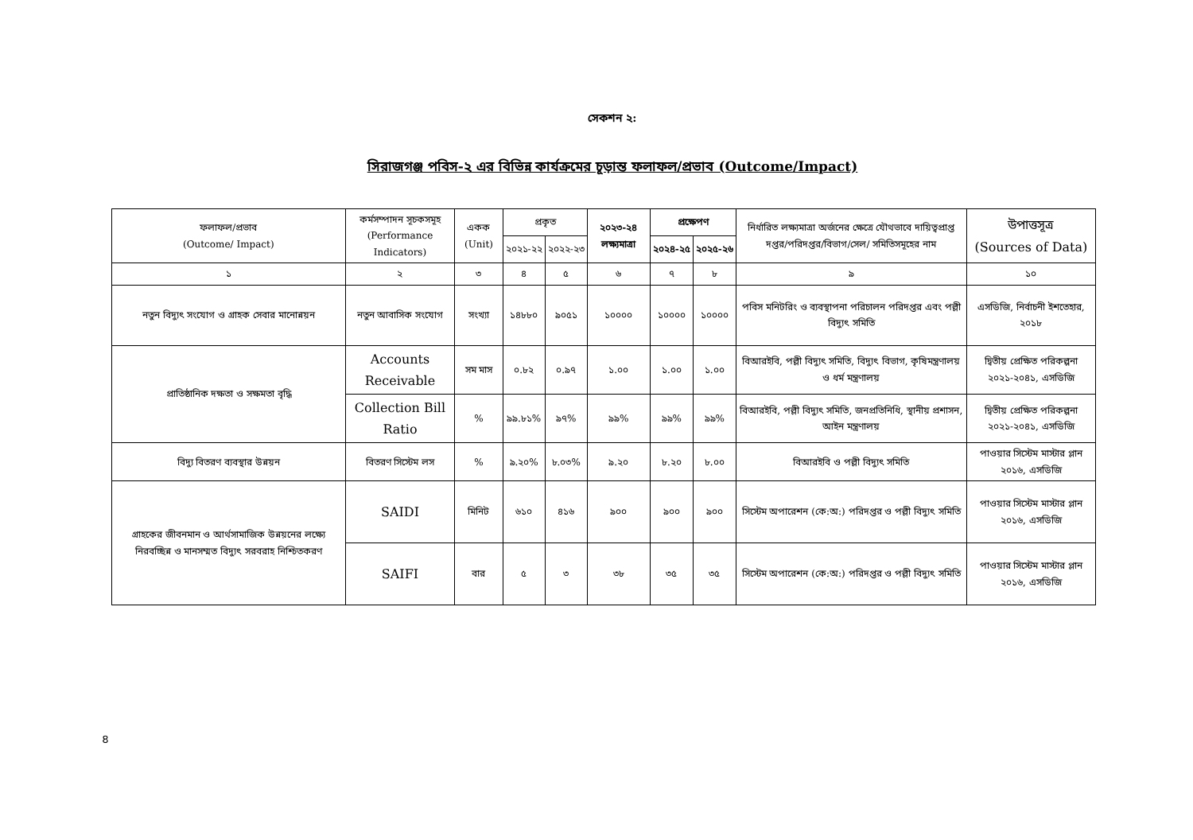সেকশন ২:
সিরাজগঞ্জ পবিস-২ এর বিভিন্ন কার্যক্রমের চূড়ান্ত ফলাফল/প্রভাব (Outcome/Impact)
| ফলাফল/প্রভাব (Outcome/ Impact) | কর্মসম্পাদন সূচকসমূহ (Performance Indicators) | একক (Unit) | প্রকৃত | | ২০২৩-২৪ লক্ষ্যমাত্রা | প্রক্ষেপণ | | নির্ধারিত লক্ষ্যমাত্রা অর্জনের ক্ষেত্রে যৌথভাবে দায়িত্বপ্রাপ্ত দপ্তর/পরিদপ্তর/বিভাগ/সেল/ সমিতিসমূহের নাম | উপাত্তসূত্র (Sources of Data) |
| --- | --- | --- | --- | --- | --- | --- | --- | --- | --- |
| | | | ২০২১-২২ | ২০২২-২৩ | | ২০২৪-২৫ | ২০২৫-২৬ | | |
| ১ | ২ | ৩ | ৪ | ৫ | ৬ | ৭ | ৮ | ৯ | ১০ |
| নতুন বিদ্যুৎ সংযোগ ও গ্রাহক সেবার মানোন্নয়ন | নতুন আবাসিক সংযোগ | সংখ্যা | ১৪৮৮০ | ৯০৫১ | ১০০০০ | ১০০০০ | ১০০০০ | পবিস মনিটরিং ও ব্যবস্থাপনা পরিচালন পরিদপ্তর এবং পল্লী বিদ্যুৎ সমিতি | এসডিজি, নির্বাচনী ইশতেহার, ২০১৮ |
| প্রাতিষ্ঠানিক দক্ষতা ও সক্ষমতা বৃদ্ধি | Accounts Receivable | সম মাস | ০.৮২ | ০.৯৭ | ১.০০ | ১.০০ | ১.০০ | বিআরইবি, পল্লী বিদ্যুৎ সমিতি, বিদ্যুৎ বিভাগ, কৃষিমন্ত্রণালয় ও ধর্ম মন্ত্রণালয় | দ্বিতীয় প্রেক্ষিত পরিকল্পনা ২০২১-২০৪১, এসডিজি |
| | Collection Bill Ratio | % | ৯৯.৮১% | ৯৭% | ৯৯% | ৯৯% | ৯৯% | বিআরইবি, পল্লী বিদ্যুৎ সমিতি, জনপ্রতিনিধি, স্থানীয় প্রশাসন, আইন মন্ত্রণালয় | দ্বিতীয় প্রেক্ষিত পরিকল্পনা ২০২১-২০৪১, এসডিজি |
| বিদ্যু বিতরণ ব্যবস্থার উন্নয়ন | বিতরণ সিস্টেম লস | % | ৯.২০% | ৮.০৩% | ৯.২০ | ৮.২০ | ৮.০০ | বিআরইবি ও পল্লী বিদ্যুৎ সমিতি | পাওয়ার সিস্টেম মাস্টার প্লান ২০১৬, এসডিজি |
| গ্রাহকের জীবনমান ও আর্থসামাজিক উন্নয়নের লক্ষ্যে নিরবচ্ছিন্ন ও মানসম্মত বিদ্যুৎ সরবরাহ নিশ্চিতকরণ | SAIDI | মিনিট | ৬১০ | ৪১৬ | ৯০০ | ৯০০ | ৯০০ | সিস্টেম অপারেশন (কে:অ:) পরিদপ্তর ও পল্লী বিদ্যুৎ সমিতি | পাওয়ার সিস্টেম মাস্টার প্লান ২০১৬, এসডিজি |
| | SAIFI | বার | ৫ | ৩ | ৩৮ | ৩৫ | ৩৫ | সিস্টেম অপারেশন (কে:অ:) পরিদপ্তর ও পল্লী বিদ্যুৎ সমিতি | পাওয়ার সিস্টেম মাস্টার প্লান ২০১৬, এসডিজি |
৪